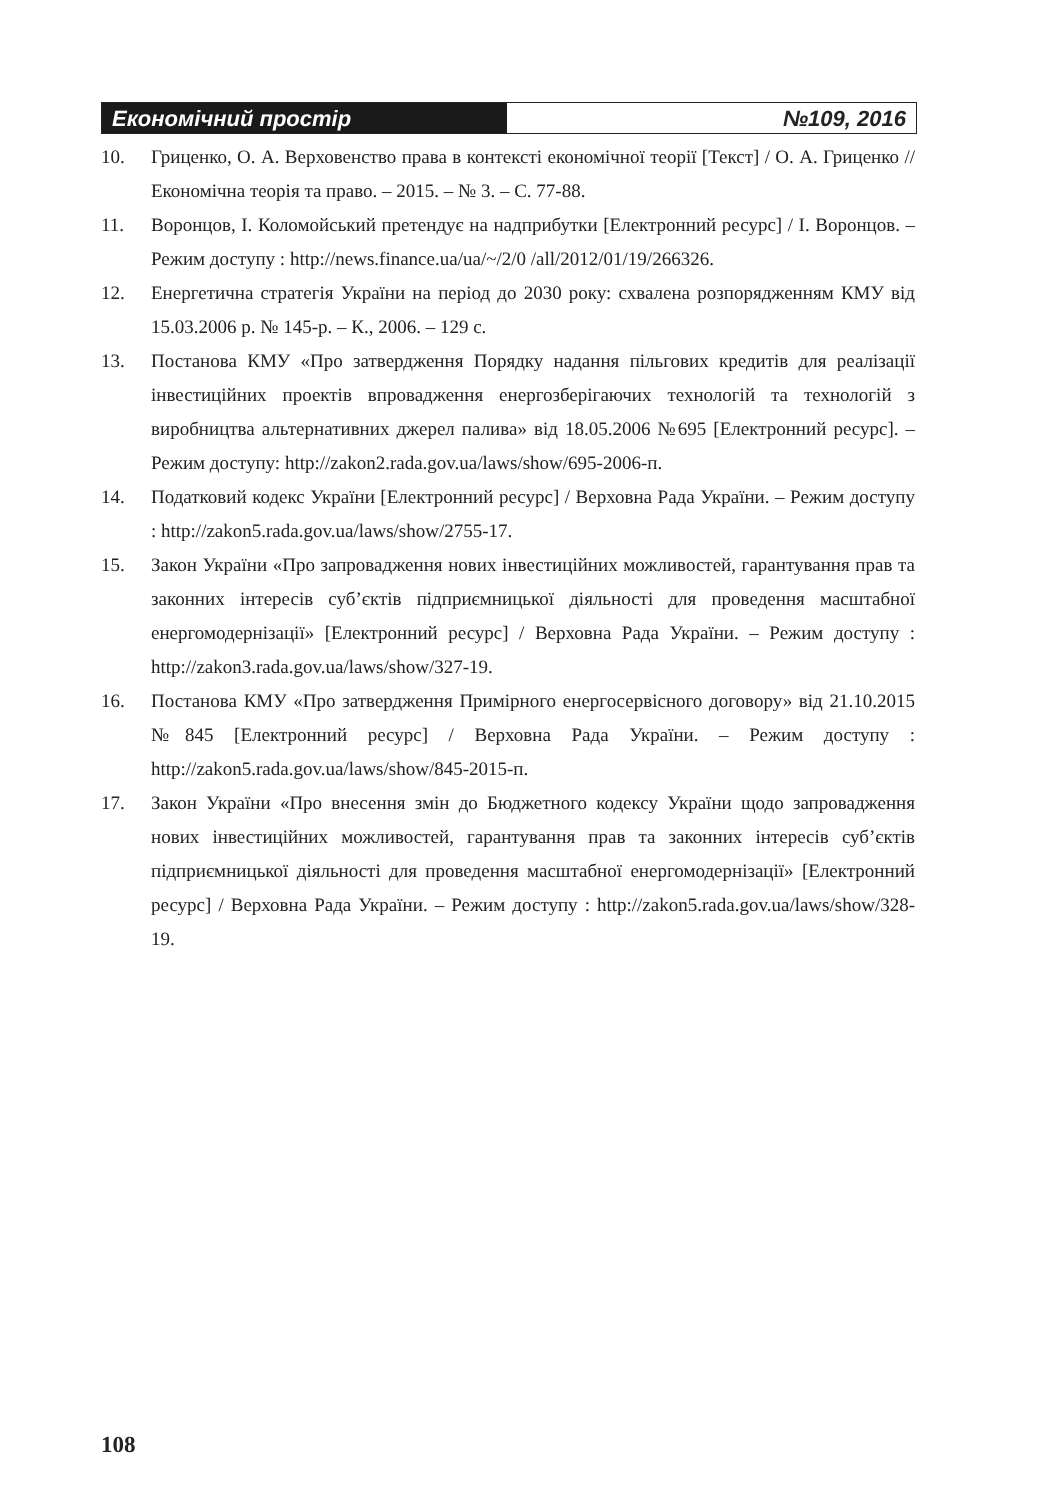Економічний простір №109, 2016
10. Гриценко, О. А. Верховенство права в контексті економічної теорії [Текст] / О. А. Гриценко // Економічна теорія та право. – 2015. – № 3. – С. 77-88.
11. Воронцов, І. Коломойський претендує на надприбутки [Електронний ресурс] / І. Воронцов. – Режим доступу : http://news.finance.ua/ua/~/2/0 /all/2012/01/19/266326.
12. Енергетична стратегія України на період до 2030 року: схвалена розпорядженням КМУ від 15.03.2006 р. № 145-р. – К., 2006. – 129 с.
13. Постанова КМУ «Про затвердження Порядку надання пільгових кредитів для реалізації інвестиційних проектів впровадження енергозберігаючих технологій та технологій з виробництва альтернативних джерел палива» від 18.05.2006 №695 [Електронний ресурс]. – Режим доступу: http://zakon2.rada.gov.ua/laws/show/695-2006-п.
14. Податковий кодекс України [Електронний ресурс] / Верховна Рада України. – Режим доступу : http://zakon5.rada.gov.ua/laws/show/2755-17.
15. Закон України «Про запровадження нових інвестиційних можливостей, гарантування прав та законних інтересів суб’єктів підприємницької діяльності для проведення масштабної енергомодернізації» [Електронний ресурс] / Верховна Рада України. – Режим доступу : http://zakon3.rada.gov.ua/laws/show/327-19.
16. Постанова КМУ «Про затвердження Примірного енергосервісного договору» від 21.10.2015 №845 [Електронний ресурс] / Верховна Рада України. – Режим доступу : http://zakon5.rada.gov.ua/laws/show/845-2015-п.
17. Закон України «Про внесення змін до Бюджетного кодексу України щодо запровадження нових інвестиційних можливостей, гарантування прав та законних інтересів суб’єктів підприємницької діяльності для проведення масштабної енергомодернізації» [Електронний ресурс] / Верховна Рада України. – Режим доступу : http://zakon5.rada.gov.ua/laws/show/328-19.
108